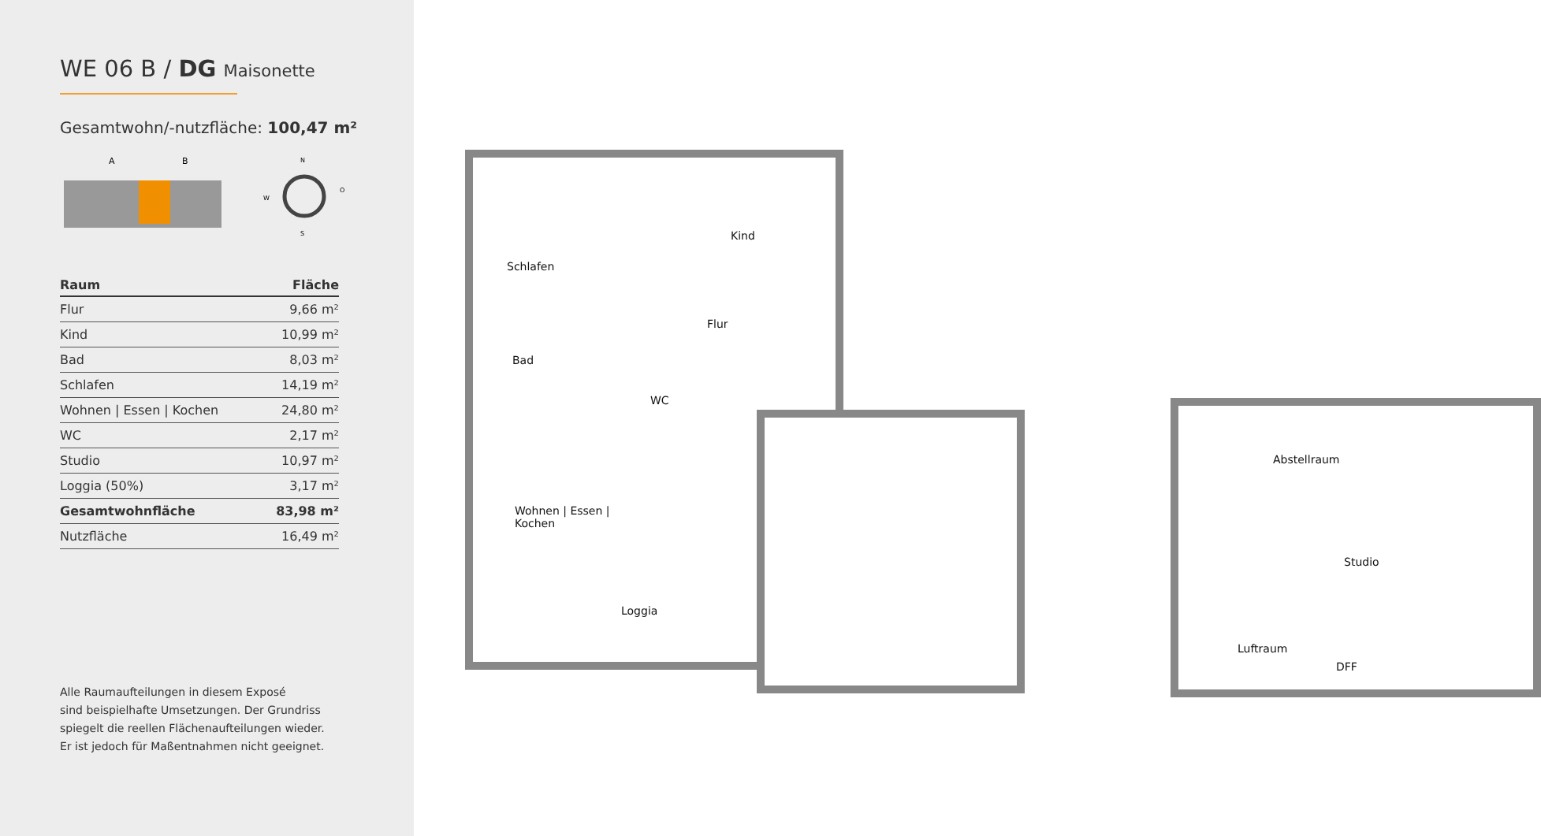WE 06 B / DG Maisonette
Gesamtwohn/-nutzfläche: 100,47 m²
A
B
N
S
W
O
| Raum | Fläche |
| --- | --- |
| Flur | 9,66 m² |
| Kind | 10,99 m² |
| Bad | 8,03 m² |
| Schlafen | 14,19 m² |
| Wohnen / Essen / Kochen | 24,80 m² |
| WC | 2,17 m² |
| Studio | 10,97 m² |
| Loggia (50%) | 3,17 m² |
| Gesamtwohnfläche | 83,98 m² |
| Nutzfläche | 16,49 m² |
Alle Raumaufteilungen in diesem Exposé
sind beispielhafte Umsetzungen. Der Grundriss
spiegelt die reellen Flächenaufteilungen wieder.
Er ist jedoch für Maßentnahmen nicht geeignet.
Schlafen
Kind
Flur
Bad
WC
Wohnen | Essen |
Kochen
Loggia
Abstellraum
Studio
Luftraum
DFF